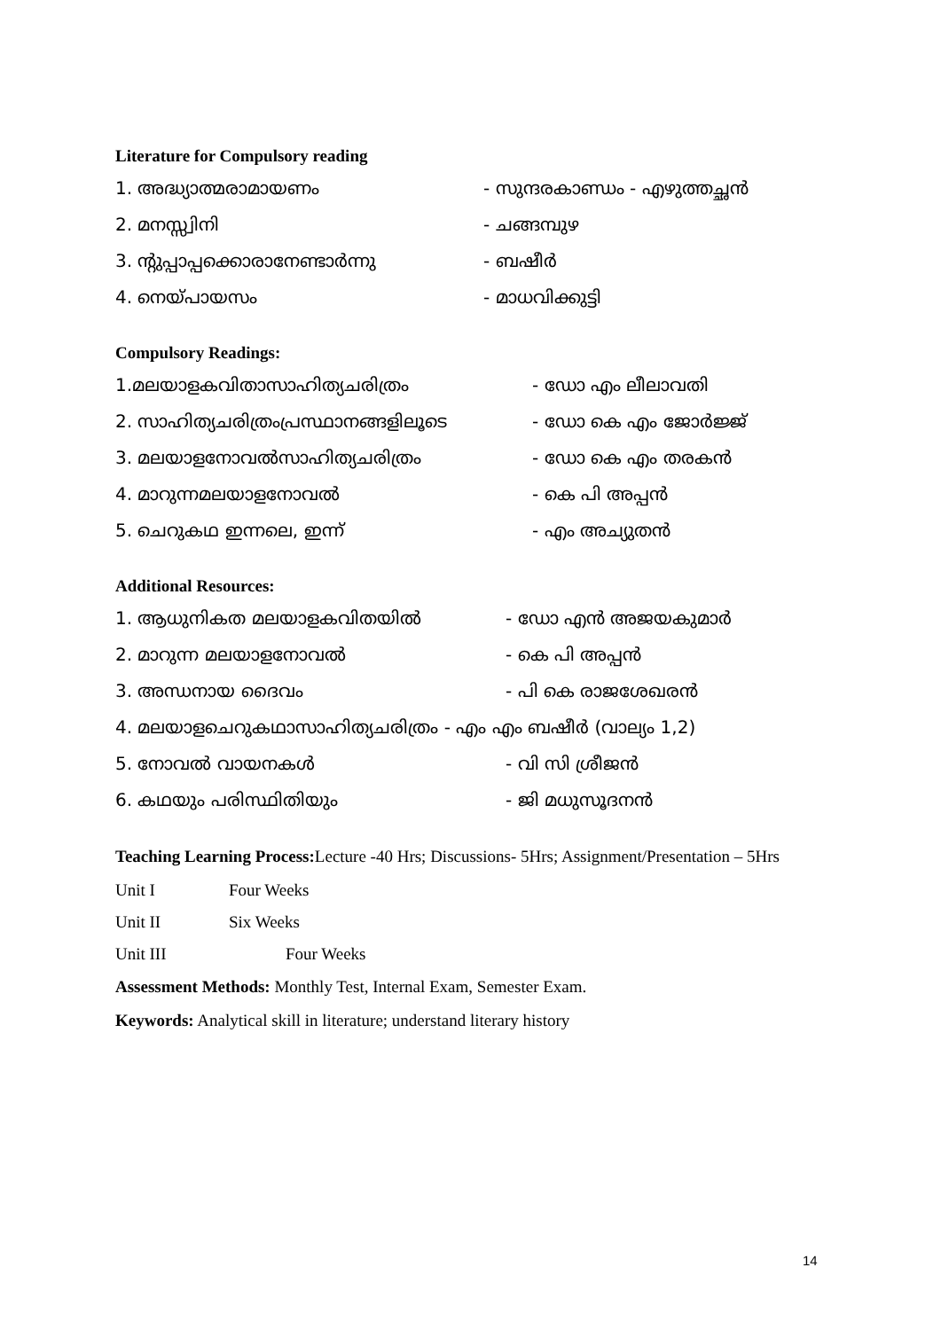Literature for Compulsory reading
1. അദ്ധ്യാത്മരാമായണം - സുന്ദരകാണ്ഡം - എഴുത്തച്ഛൻ
2. മനസ്സ്വിനി - ചങ്ങമ്പുഴ
3. ന്റുപ്പാപ്പക്കൊരാനേണ്ടാർന്നു - ബഷീർ
4. നെയ്പായസം - മാധവിക്കുട്ടി
Compulsory Readings:
1.മലയാളകവിതാസാഹിത്യചരിത്രം - ഡോ എം ലീലാവതി
2. സാഹിത്യചരിത്രംപ്രസ്ഥാനങ്ങളിലൂടെ - ഡോ കെ എം ജോർജ്ജ്
3. മലയാളനോവൽസാഹിത്യചരിത്രം - ഡോ കെ എം തരകൻ
4. മാറുന്നമലയാളനോവൽ - കെ പി അപ്പൻ
5. ചെറുകഥ ഇന്നലെ, ഇന്ന് - എം അച്യുതൻ
Additional Resources:
1. ആധുനികത മലയാളകവിതയിൽ - ഡോ എൻ അജയകുമാർ
2. മാറുന്ന മലയാളനോവൽ - കെ പി അപ്പൻ
3. അന്ധനായ ദൈവം - പി കെ രാജശേഖരൻ
4. മലയാളചെറുകഥാസാഹിത്യചരിത്രം - എം എം ബഷീർ (വാല്യം 1,2)
5. നോവൽ വായനകൾ - വി സി ശ്രീജൻ
6. കഥയും പരിസ്ഥിതിയും - ജി മധുസൂദനൻ
Teaching Learning Process: Lecture -40 Hrs; Discussions- 5Hrs; Assignment/Presentation – 5Hrs
Unit I Four Weeks
Unit II Six Weeks
Unit III Four Weeks
Assessment Methods: Monthly Test, Internal Exam, Semester Exam.
Keywords: Analytical skill in literature; understand literary history
14